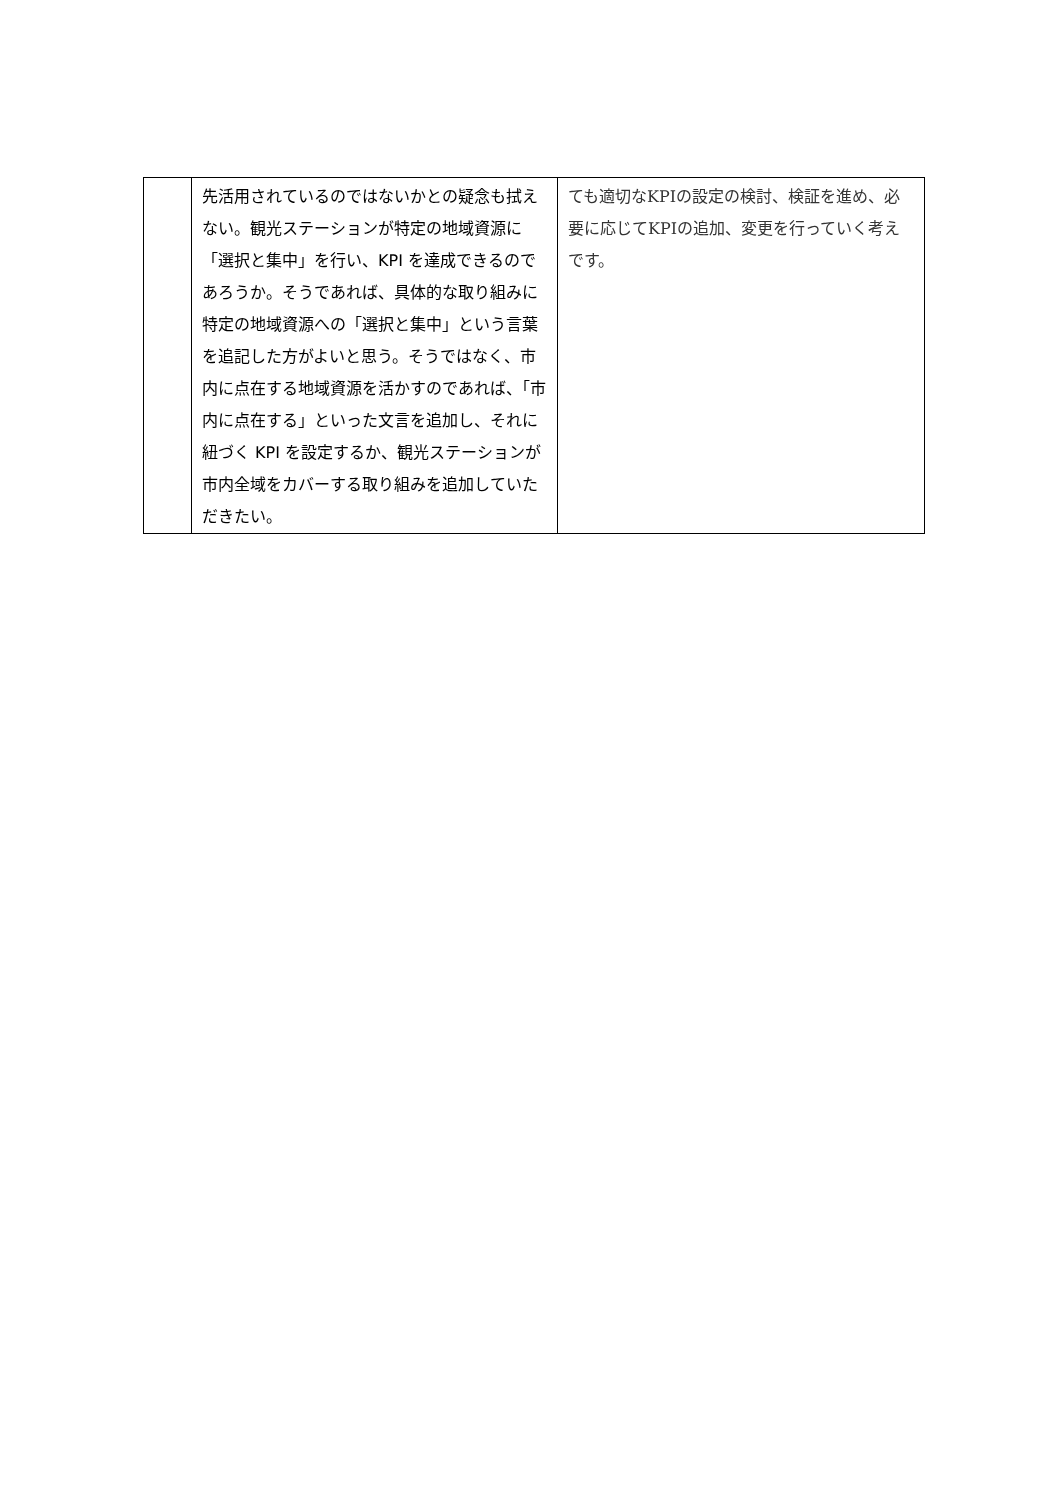| | 先活用されているのではないかとの疑念も拭えない。観光ステーションが特定の地域資源に「選択と集中」を行い、KPI を達成できるのであろうか。そうであれば、具体的な取り組みに特定の地域資源への「選択と集中」という言葉を追記した方がよいと思う。そうではなく、市内に点在する地域資源を活かすのであれば、「市内に点在する」といった文言を追加し、それに紐づく KPI を設定するか、観光ステーションが市内全域をカバーする取り組みを追加していただきたい。 | ても適切なKPIの設定の検討、検証を進め、必要に応じてKPIの追加、変更を行っていく考えです。 |